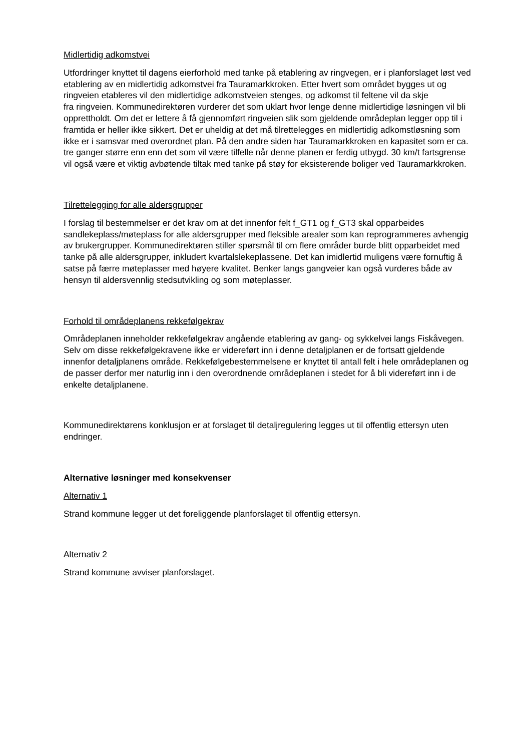Midlertidig adkomstvei
Utfordringer knyttet til dagens eierforhold med tanke på etablering av ringvegen, er i planforslaget løst ved etablering av en midlertidig adkomstvei fra Tauramarkkroken. Etter hvert som området bygges ut og ringveien etableres vil den midlertidige adkomstveien stenges, og adkomst til feltene vil da skje
fra ringveien. Kommunedirektøren vurderer det som uklart hvor lenge denne midlertidige løsningen vil bli opprettholdt. Om det er lettere å få gjennomført ringveien slik som gjeldende områdeplan legger opp til i framtida er heller ikke sikkert. Det er uheldig at det må tilrettelegges en midlertidig adkomstløsning som ikke er i samsvar med overordnet plan. På den andre siden har Tauramarkkroken en kapasitet som er ca. tre ganger større enn enn det som vil være tilfelle når denne planen er ferdig utbygd. 30 km/t fartsgrense vil også være et viktig avbøtende tiltak med tanke på støy for eksisterende boliger ved Tauramarkkroken.
Tilrettelegging for alle aldersgrupper
I forslag til bestemmelser er det krav om at det innenfor felt f_GT1 og f_GT3 skal opparbeides sandlekeplass/møteplass for alle aldersgrupper med fleksible arealer som kan reprogrammeres avhengig av brukergrupper. Kommunedirektøren stiller spørsmål til om flere områder burde blitt opparbeidet med tanke på alle aldersgrupper, inkludert kvartalslekeplassene. Det kan imidlertid muligens være fornuftig å satse på færre møteplasser med høyere kvalitet. Benker langs gangveier kan også vurderes både av hensyn til aldersvennlig stedsutvikling og som møteplasser.
Forhold til områdeplanens rekkefølgekrav
Områdeplanen inneholder rekkefølgekrav angående etablering av gang- og sykkelvei langs Fiskåvegen. Selv om disse rekkefølgekravene ikke er videreført inn i denne detaljplanen er de fortsatt gjeldende innenfor detaljplanens område. Rekkefølgebestemmelsene er knyttet til antall felt i hele områdeplanen og de passer derfor mer naturlig inn i den overordnende områdeplanen i stedet for å bli videreført inn i de enkelte detaljplanene.
Kommunedirektørens konklusjon er at forslaget til detaljregulering legges ut til offentlig ettersyn uten endringer.
Alternative løsninger med konsekvenser
Alternativ 1
Strand kommune legger ut det foreliggende planforslaget til offentlig ettersyn.
Alternativ 2
Strand kommune avviser planforslaget.